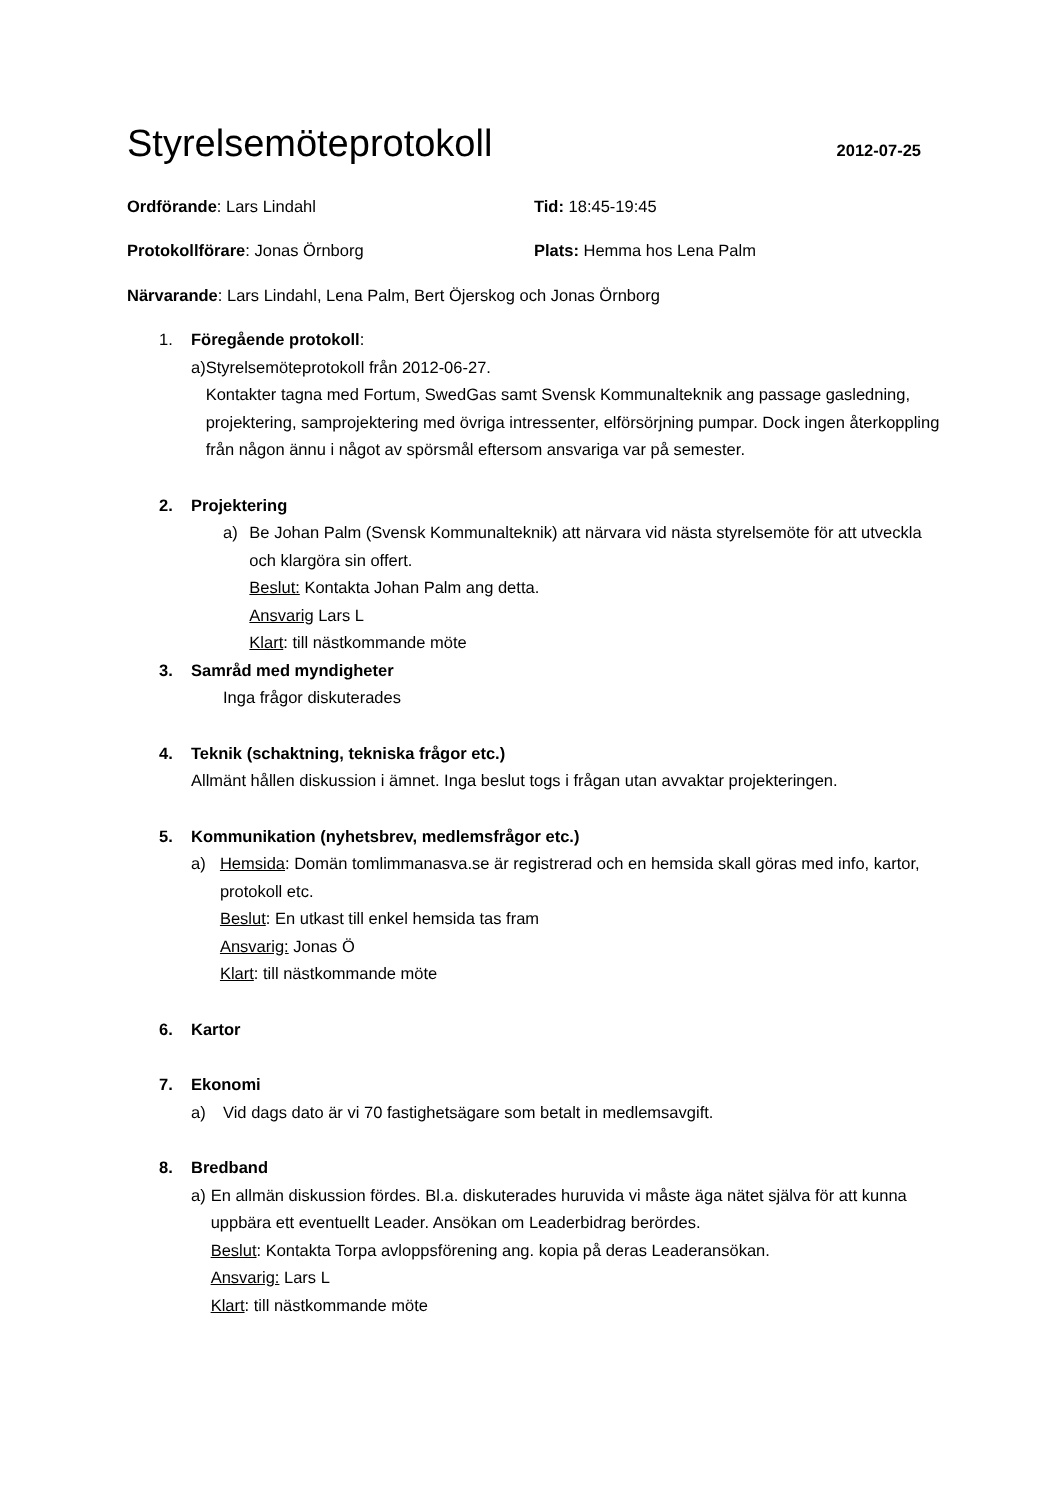Styrelsemöteprotokoll
2012-07-25
Ordförande: Lars Lindahl Tid: 18:45-19:45
Protokollförare: Jonas Örnborg Plats: Hemma hos Lena Palm
Närvarande: Lars Lindahl, Lena Palm, Bert Öjerskog och Jonas Örnborg
1. Föregående protokoll:
a) Styrelsemöteprotokoll från 2012-06-27.
Kontakter tagna med Fortum, SwedGas samt Svensk Kommunalteknik ang passage gasledning, projektering, samprojektering med övriga intressenter, elförsörjning pumpar. Dock ingen återkoppling från någon ännu i något av spörsmål eftersom ansvariga var på semester.
2. Projektering
a) Be Johan Palm (Svensk Kommunalteknik) att närvara vid nästa styrelsemöte för att utveckla och klargöra sin offert.
Beslut: Kontakta Johan Palm ang detta.
Ansvarig Lars L
Klart: till nästkommande möte
3. Samråd med myndigheter
Inga frågor diskuterades
4. Teknik (schaktning, tekniska frågor etc.)
Allmänt hållen diskussion i ämnet. Inga beslut togs i frågan utan avvaktar projekteringen.
5. Kommunikation (nyhetsbrev, medlemsfrågor etc.)
a) Hemsida: Domän tomlimmanasva.se är registrerad och en hemsida skall göras med info, kartor, protokoll etc.
Beslut: En utkast till enkel hemsida tas fram
Ansvarig: Jonas Ö
Klart: till nästkommande möte
6. Kartor
7. Ekonomi
a) Vid dags dato är vi 70 fastighetsägare som betalt in medlemsavgift.
8. Bredband
a) En allmän diskussion fördes. Bl.a. diskuterades huruvida vi måste äga nätet själva för att kunna uppbära ett eventuellt Leader. Ansökan om Leaderbidrag berördes.
Beslut: Kontakta Torpa avloppsförening ang. kopia på deras Leaderansökan.
Ansvarig: Lars L
Klart: till nästkommande möte